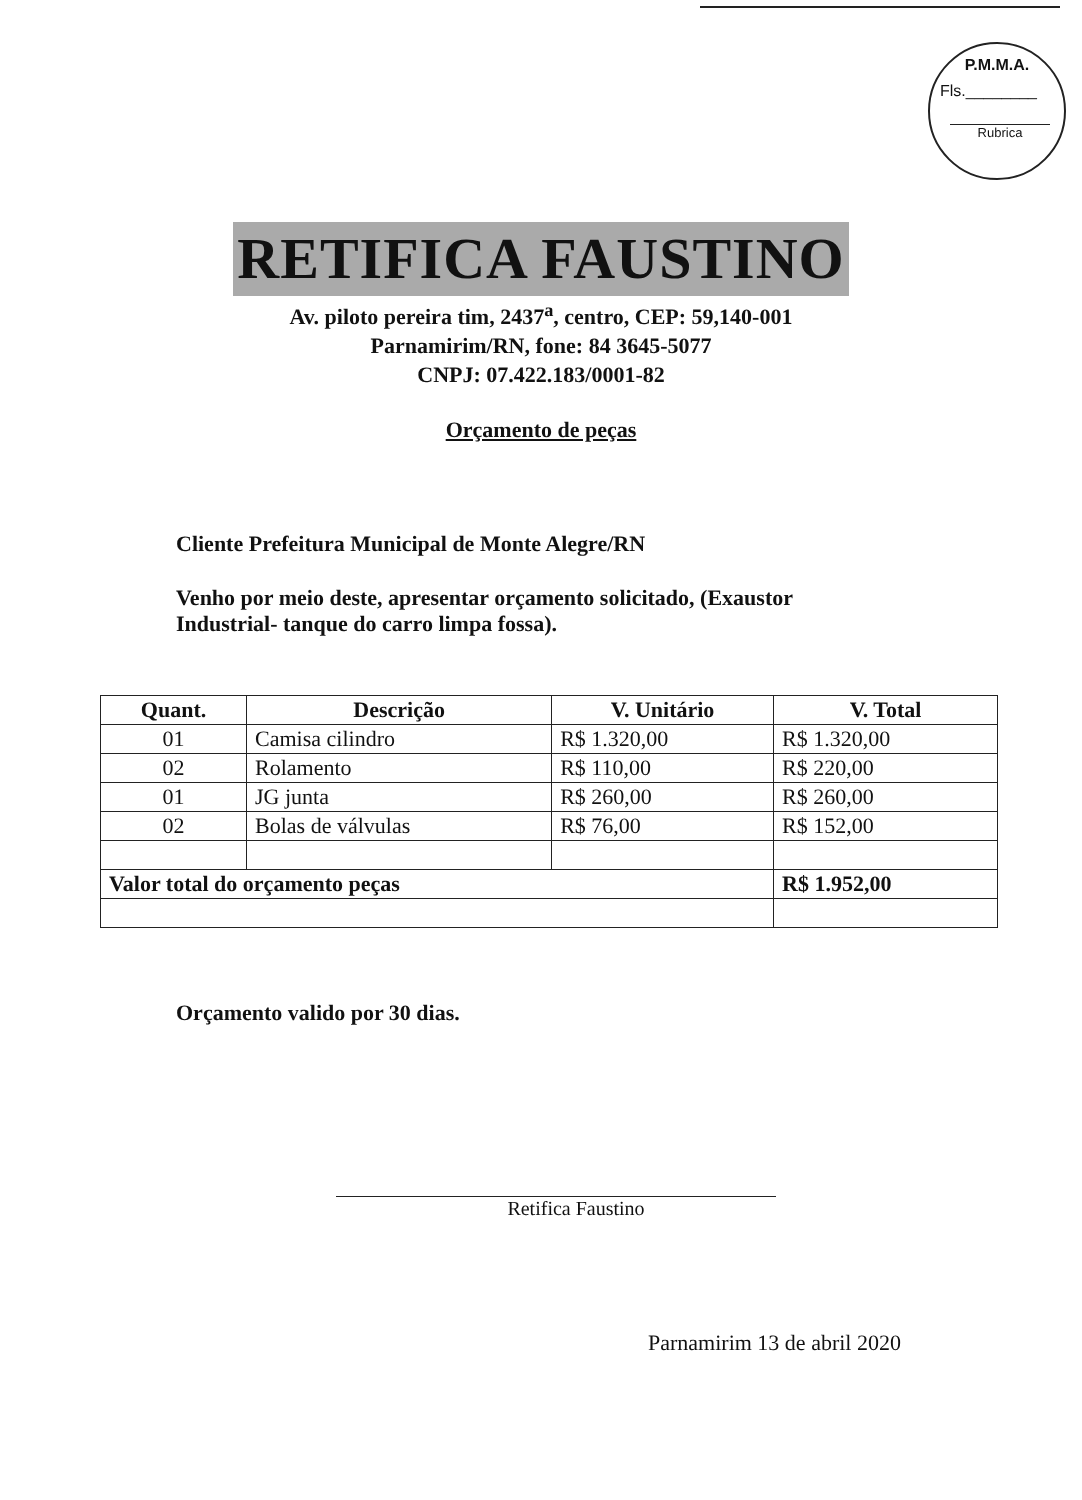P.M.M.A.
Fls.________
Rubrica
RETIFICA FAUSTINO
Av. piloto pereira tim, 2437<sup>a</sup>, centro, CEP: 59,140-001
Parnamirim/RN, fone: 84 3645-5077
CNPJ: 07.422.183/0001-82
Orçamento de peças
Cliente Prefeitura Municipal de Monte Alegre/RN
Venho por meio deste, apresentar orçamento solicitado, (Exaustor Industrial- tanque do carro limpa fossa).
| Quant. | Descrição | V. Unitário | V. Total |
| --- | --- | --- | --- |
| 01 | Camisa cilindro | R$ 1.320,00 | R$ 1.320,00 |
| 02 | Rolamento | R$ 110,00 | R$ 220,00 |
| 01 | JG junta | R$ 260,00 | R$ 260,00 |
| 02 | Bolas de válvulas | R$ 76,00 | R$ 152,00 |
| Valor total do orçamento peças | | | R$ 1.952,00 |
Orçamento valido por 30 dias.
Retifica Faustino
Parnamirim 13 de abril 2020